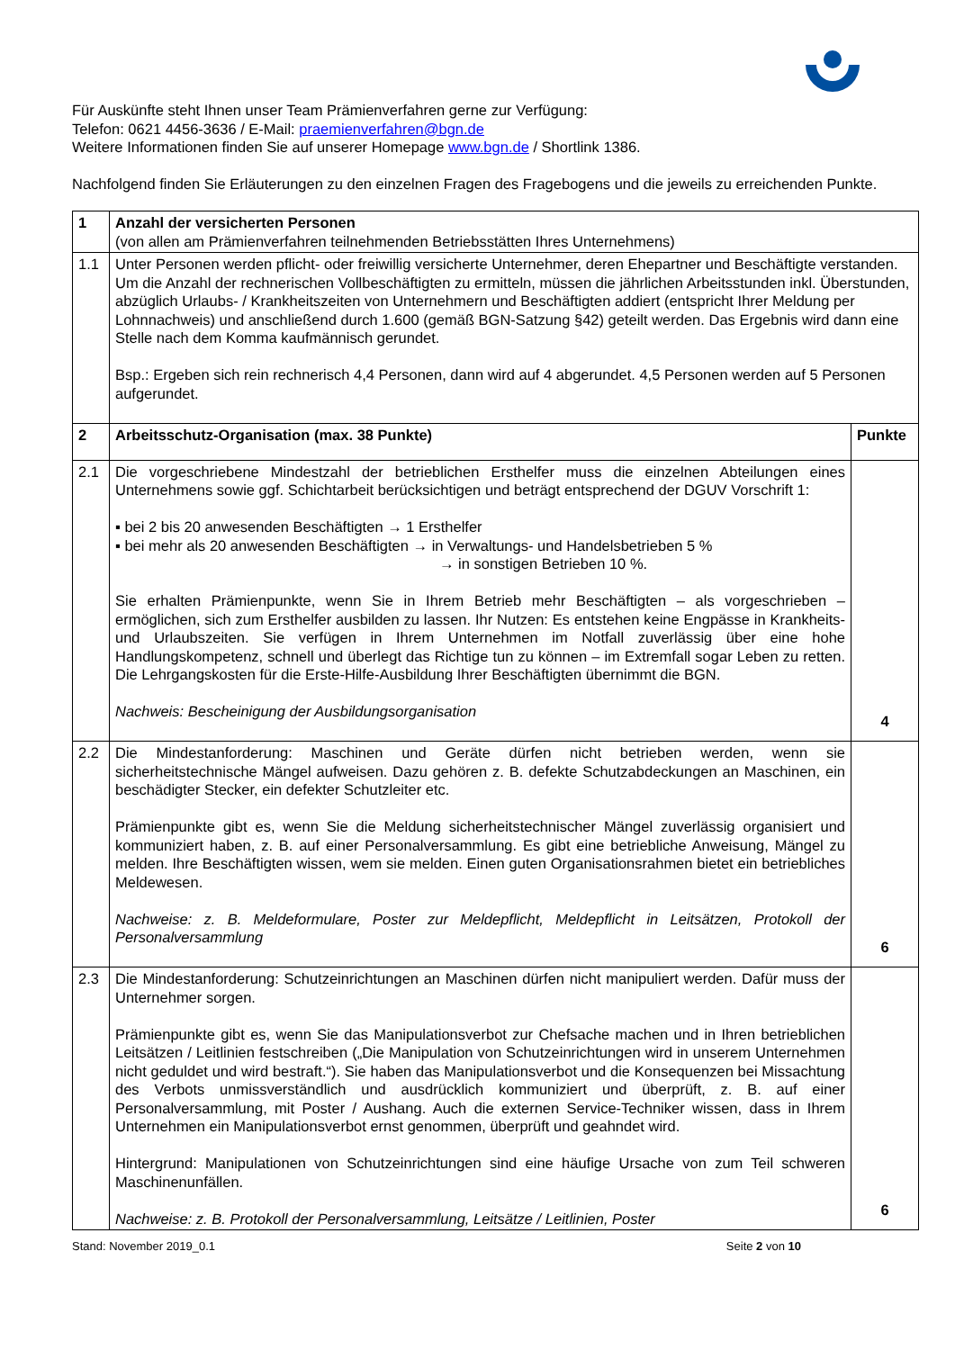Für Auskünfte steht Ihnen unser Team Prämienverfahren gerne zur Verfügung:
Telefon: 0621 4456-3636 / E-Mail: praemienverfahren@bgn.de
Weitere Informationen finden Sie auf unserer Homepage www.bgn.de / Shortlink 1386.
Nachfolgend finden Sie Erläuterungen zu den einzelnen Fragen des Fragebogens und die jeweils zu erreichenden Punkte.
| 1 | Anzahl der versicherten Personen (von allen am Prämienverfahren teilnehmenden Betriebsstätten Ihres Unternehmens) | |
| 1.1 | Unter Personen werden pflicht- oder freiwillig versicherte Unternehmer, deren Ehepartner und Beschäftigte verstanden. Um die Anzahl der rechnerischen Vollbeschäftigten zu ermitteln, müssen die jährlichen Arbeitsstunden inkl. Überstunden, abzüglich Urlaubs- / Krankheitszeiten von Unternehmern und Beschäftigten addiert (entspricht Ihrer Meldung per Lohnnachweis) und anschließend durch 1.600 (gemäß BGN-Satzung §42) geteilt werden. Das Ergebnis wird dann eine Stelle nach dem Komma kaufmännisch gerundet. Bsp.: Ergeben sich rein rechnerisch 4,4 Personen, dann wird auf 4 abgerundet. 4,5 Personen werden auf 5 Personen aufgerundet. | |
| 2 | Arbeitsschutz-Organisation (max. 38 Punkte) | Punkte |
| 2.1 | Die vorgeschriebene Mindestzahl der betrieblichen Ersthelfer muss die einzelnen Abteilungen eines Unternehmens sowie ggf. Schichtarbeit berücksichtigen und beträgt entsprechend der DGUV Vorschrift 1: ▪ bei 2 bis 20 anwesenden Beschäftigten → 1 Ersthelfer ▪ bei mehr als 20 anwesenden Beschäftigten → in Verwaltungs- und Handelsbetrieben 5 % → in sonstigen Betrieben 10 %. Sie erhalten Prämienpunkte, wenn Sie in Ihrem Betrieb mehr Beschäftigten – als vorgeschrieben – ermöglichen, sich zum Ersthelfer ausbilden zu lassen. Ihr Nutzen: Es entstehen keine Engpässe in Krankheits- und Urlaubszeiten. Sie verfügen in Ihrem Unternehmen im Notfall zuverlässig über eine hohe Handlungskompetenz, schnell und überlegt das Richtige tun zu können – im Extremfall sogar Leben zu retten. Die Lehrgangskosten für die Erste-Hilfe-Ausbildung Ihrer Beschäftigten übernimmt die BGN. Nachweis: Bescheinigung der Ausbildungsorganisation | 4 |
| 2.2 | Die Mindestanforderung: Maschinen und Geräte dürfen nicht betrieben werden, wenn sie sicherheitstechnische Mängel aufweisen. Dazu gehören z. B. defekte Schutzabdeckungen an Maschinen, ein beschädigter Stecker, ein defekter Schutzleiter etc. Prämienpunkte gibt es, wenn Sie die Meldung sicherheitstechnischer Mängel zuverlässig organisiert und kommuniziert haben, z. B. auf einer Personalversammlung. Es gibt eine betriebliche Anweisung, Mängel zu melden. Ihre Beschäftigten wissen, wem sie melden. Einen guten Organisationsrahmen bietet ein betriebliches Meldewesen. Nachweise: z. B. Meldeformulare, Poster zur Meldepflicht, Meldepflicht in Leitsätzen, Protokoll der Personalversammlung | 6 |
| 2.3 | Die Mindestanforderung: Schutzeinrichtungen an Maschinen dürfen nicht manipuliert werden. Dafür muss der Unternehmer sorgen. Prämienpunkte gibt es, wenn Sie das Manipulationsverbot zur Chefsache machen und in Ihren betrieblichen Leitsätzen / Leitlinien festschreiben („Die Manipulation von Schutzeinrichtungen wird in unserem Unternehmen nicht geduldet und wird bestraft.“). Sie haben das Manipulationsverbot und die Konsequenzen bei Missachtung des Verbots unmissverständlich und ausdrücklich kommuniziert und überprüft, z. B. auf einer Personalversammlung, mit Poster / Aushang. Auch die externen Service-Techniker wissen, dass in Ihrem Unternehmen ein Manipulationsverbot ernst genommen, überprüft und geahndet wird. Hintergrund: Manipulationen von Schutzeinrichtungen sind eine häufige Ursache von zum Teil schweren Maschinenunfällen. Nachweise: z. B. Protokoll der Personalversammlung, Leitsätze / Leitlinien, Poster | 6 |
Stand: November 2019_0.1 Seite 2 von 10